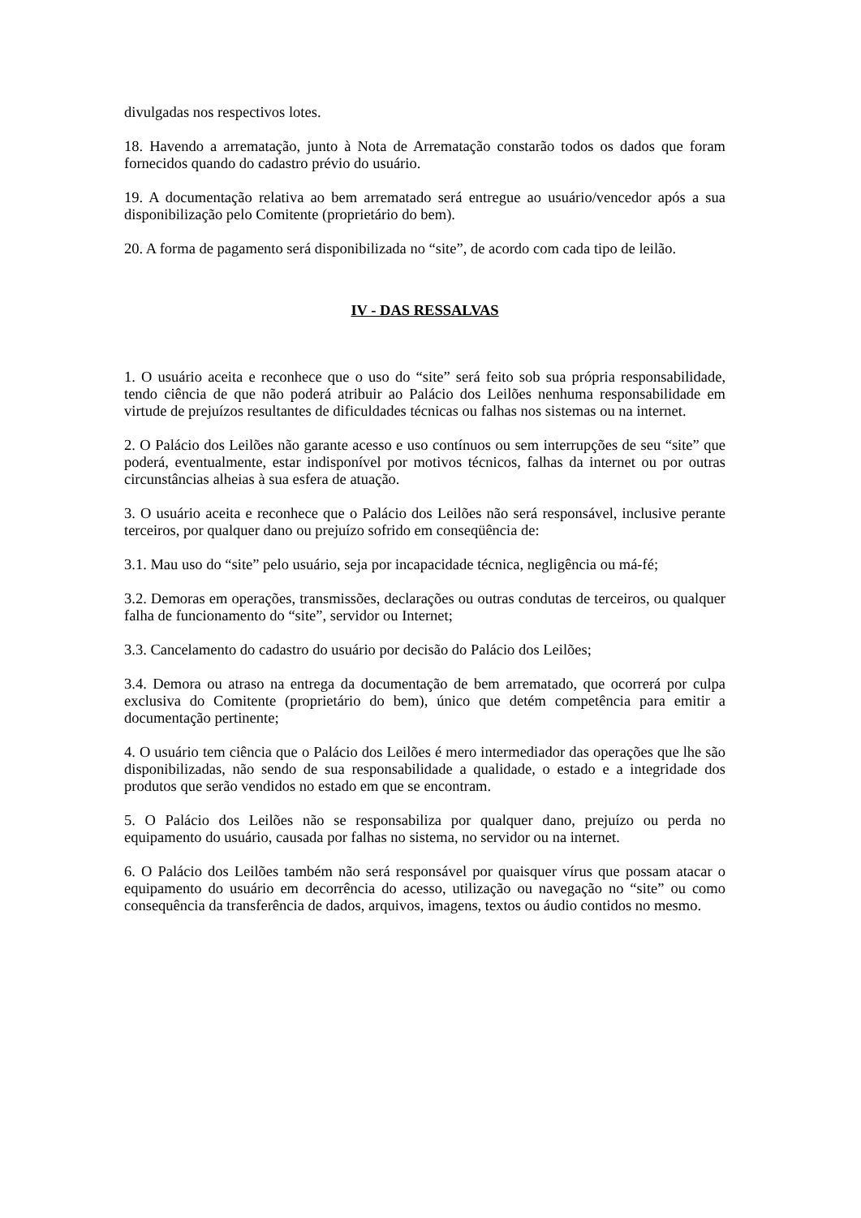divulgadas nos respectivos lotes.
18. Havendo a arrematação, junto à Nota de Arrematação constarão todos os dados que foram fornecidos quando do cadastro prévio do usuário.
19. A documentação relativa ao bem arrematado será entregue ao usuário/vencedor após a sua disponibilização pelo Comitente (proprietário do bem).
20. A forma de pagamento será disponibilizada no “site”, de acordo com cada tipo de leilão.
IV - DAS RESSALVAS
1. O usuário aceita e reconhece que o uso do “site” será feito sob sua própria responsabilidade, tendo ciência de que não poderá atribuir ao Palácio dos Leilões nenhuma responsabilidade em virtude de prejuízos resultantes de dificuldades técnicas ou falhas nos sistemas ou na internet.
2. O Palácio dos Leilões não garante acesso e uso contínuos ou sem interrupções de seu “site” que poderá, eventualmente, estar indisponível por motivos técnicos, falhas da internet ou por outras circunstâncias alheias à sua esfera de atuação.
3. O usuário aceita e reconhece que o Palácio dos Leilões não será responsável, inclusive perante terceiros, por qualquer dano ou prejuízo sofrido em conseqüência de:
3.1. Mau uso do “site” pelo usuário, seja por incapacidade técnica, negligência ou má-fé;
3.2. Demoras em operações, transmissões, declarações ou outras condutas de terceiros, ou qualquer falha de funcionamento do “site”, servidor ou Internet;
3.3. Cancelamento do cadastro do usuário por decisão do Palácio dos Leilões;
3.4. Demora ou atraso na entrega da documentação de bem arrematado, que ocorrerá por culpa exclusiva do Comitente (proprietário do bem), único que detém competência para emitir a documentação pertinente;
4. O usuário tem ciência que o Palácio dos Leilões é mero intermediador das operações que lhe são disponibilizadas, não sendo de sua responsabilidade a qualidade, o estado e a integridade dos produtos que serão vendidos no estado em que se encontram.
5. O Palácio dos Leilões não se responsabiliza por qualquer dano, prejuízo ou perda no equipamento do usuário, causada por falhas no sistema, no servidor ou na internet.
6. O Palácio dos Leilões também não será responsável por quaisquer vírus que possam atacar o equipamento do usuário em decorrência do acesso, utilização ou navegação no “site” ou como consequência da transferência de dados, arquivos, imagens, textos ou áudio contidos no mesmo.